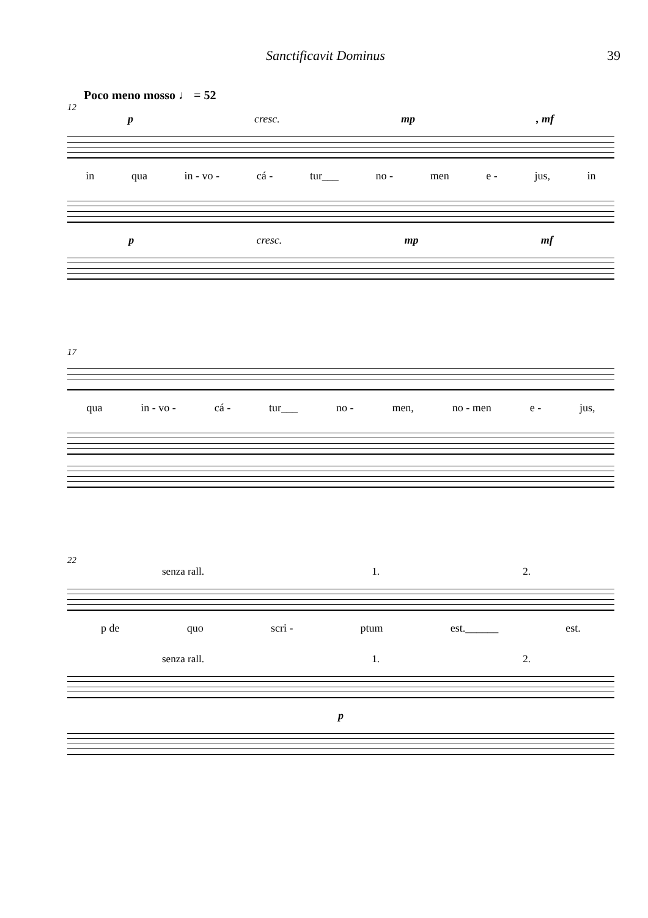Sanctificavit Dominus 39
Poco meno mosso ♩ = 52
12
p cresc. mp, mf
in qua in - vo - cá - tur___ no - men e - jus, in
p cresc. mp mf
17
qua in - vo - cá - tur___ no - men, no - men e - jus,
22
senza rall. 1. 2.
p de quo scri - ptum est.______ est.
senza rall. 1. 2.
p